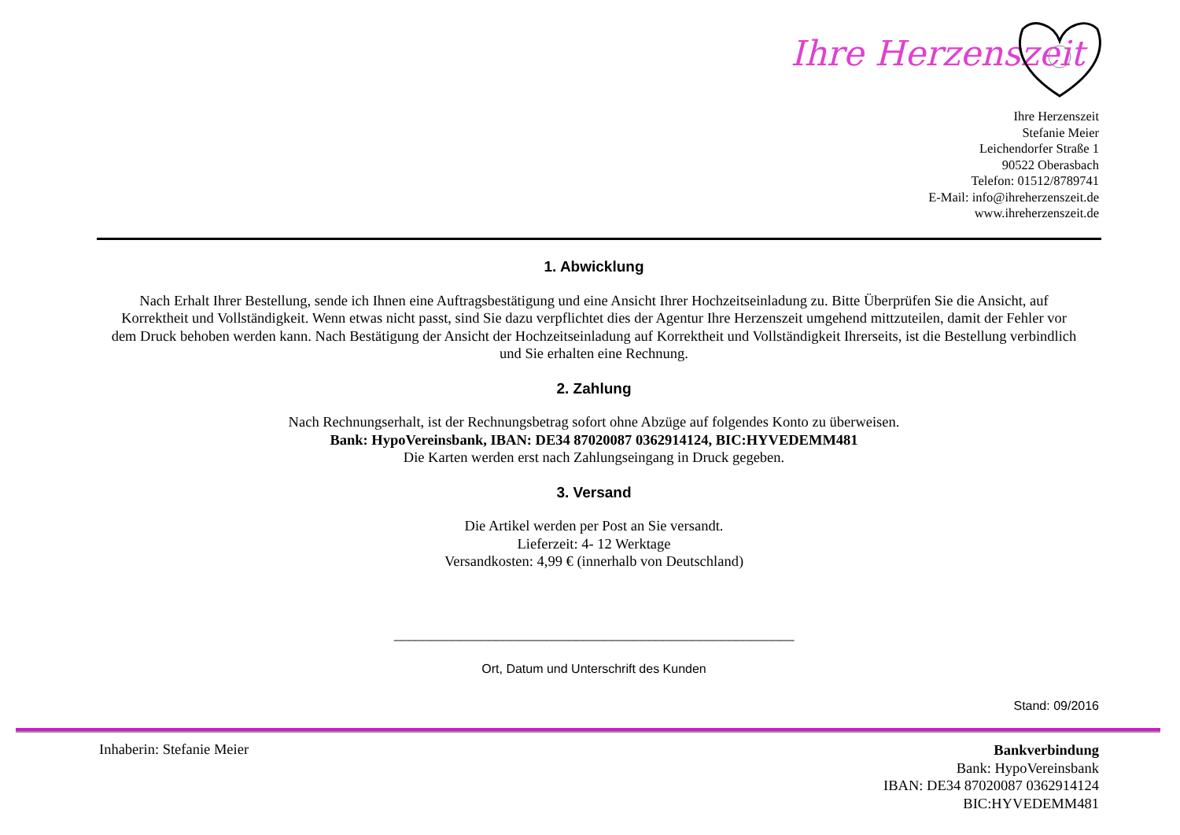Ihre Herzenszeit
Ihre Herzenszeit
Stefanie Meier
Leichendorfer Straße 1
90522 Oberasbach
Telefon: 01512/8789741
E-Mail: info@ihreherzenszeit.de
www.ihreherzenszeit.de
1. Abwicklung
Nach Erhalt Ihrer Bestellung, sende ich Ihnen eine Auftragsbestätigung und eine Ansicht Ihrer Hochzeitseinladung zu. Bitte Überprüfen Sie die Ansicht, auf Korrektheit und Vollständigkeit. Wenn etwas nicht passt, sind Sie dazu verpflichtet dies der Agentur Ihre Herzenszeit umgehend mittzuteilen, damit der Fehler vor dem Druck behoben werden kann. Nach Bestätigung der Ansicht der Hochzeitseinladung auf Korrektheit und Vollständigkeit Ihrerseits, ist die Bestellung verbindlich und Sie erhalten eine Rechnung.
2. Zahlung
Nach Rechnungserhalt, ist der Rechnungsbetrag sofort ohne Abzüge auf folgendes Konto zu überweisen.
Bank: HypoVereinsbank, IBAN: DE34 87020087 0362914124, BIC:HYVEDEMM481
Die Karten werden erst nach Zahlungseingang in Druck gegeben.
3. Versand
Die Artikel werden per Post an Sie versandt.
Lieferzeit: 4- 12 Werktage
Versandkosten: 4,99 € (innerhalb von Deutschland)
_______________________________________________________
Ort, Datum und Unterschrift des Kunden
Stand: 09/2016
Inhaberin: Stefanie Meier
Bankverbindung
Bank: HypoVereinsbank
IBAN: DE34 87020087 0362914124
BIC:HYVEDEMM481